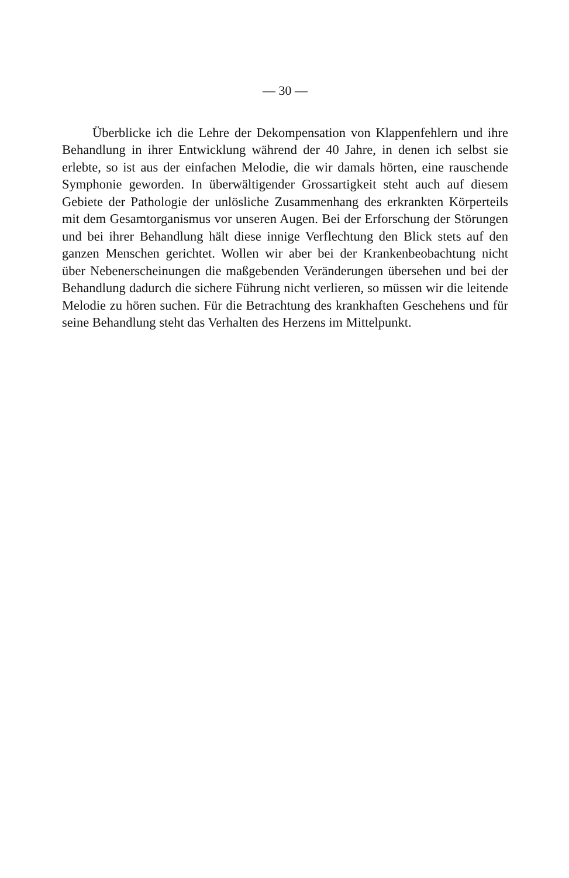— 30 —
Überblicke ich die Lehre der Dekompensation von Klappenfehlern und ihre Behandlung in ihrer Entwicklung während der 40 Jahre, in denen ich selbst sie erlebte, so ist aus der einfachen Melodie, die wir damals hörten, eine rauschende Symphonie geworden. In überwältigender Grossartigkeit steht auch auf diesem Gebiete der Pathologie der unlösliche Zusammenhang des erkrankten Körperteils mit dem Gesamtorganismus vor unseren Augen. Bei der Erforschung der Störungen und bei ihrer Behandlung hält diese innige Verflechtung den Blick stets auf den ganzen Menschen gerichtet. Wollen wir aber bei der Krankenbeobachtung nicht über Nebenerscheinungen die maßgebenden Veränderungen übersehen und bei der Behandlung dadurch die sichere Führung nicht verlieren, so müssen wir die leitende Melodie zu hören suchen. Für die Betrachtung des krankhaften Geschehens und für seine Behandlung steht das Verhalten des Herzens im Mittelpunkt.